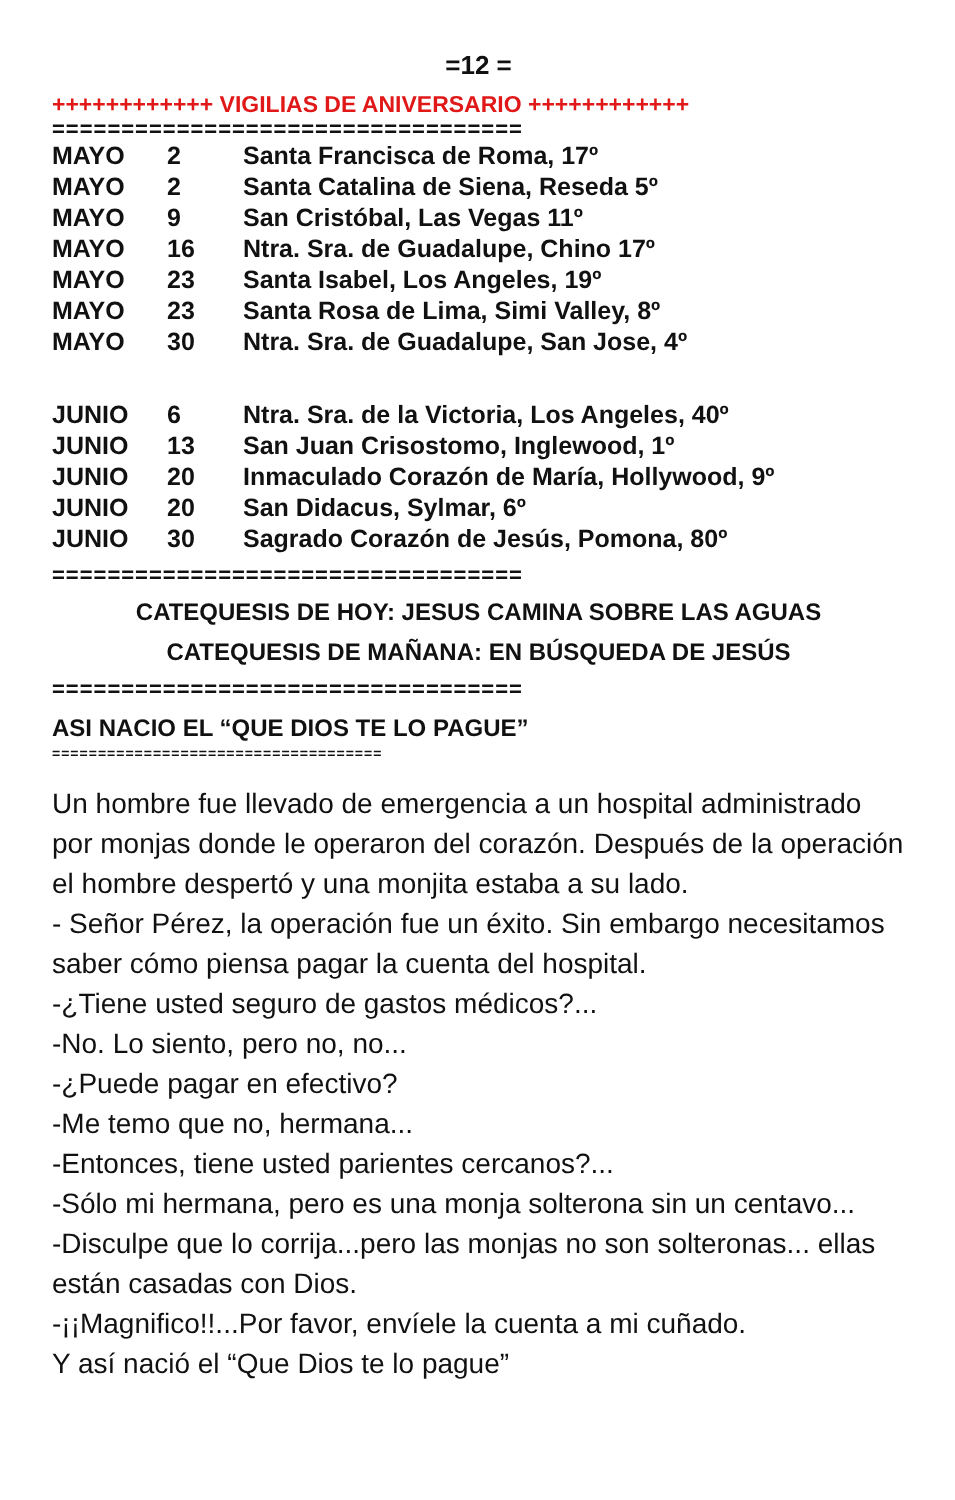=12 =
++++++++++++ VIGILIAS DE ANIVERSARIO ++++++++++++
==================================
| MAYO | 2 | Santa Francisca de Roma, 17º |
| MAYO | 2 | Santa Catalina de Siena, Reseda 5º |
| MAYO | 9 | San Cristóbal, Las Vegas 11º |
| MAYO | 16 | Ntra. Sra. de Guadalupe, Chino 17º |
| MAYO | 23 | Santa Isabel, Los Angeles, 19º |
| MAYO | 23 | Santa Rosa de Lima, Simi Valley, 8º |
| MAYO | 30 | Ntra. Sra. de Guadalupe, San Jose, 4º |
| JUNIO | 6 | Ntra. Sra. de la Victoria, Los Angeles, 40º |
| JUNIO | 13 | San Juan Crisostomo, Inglewood, 1º |
| JUNIO | 20 | Inmaculado Corazón de María, Hollywood, 9º |
| JUNIO | 20 | San Didacus, Sylmar, 6º |
| JUNIO | 30 | Sagrado Corazón de Jesús, Pomona, 80º |
==================================
CATEQUESIS DE HOY: JESUS CAMINA SOBRE LAS AGUAS
CATEQUESIS DE MAÑANA: EN BÚSQUEDA DE JESÚS
==================================
ASI NACIO EL “QUE DIOS TE LO PAGUE”
====================================
Un hombre fue llevado de emergencia a un hospital administrado por monjas donde le operaron del corazón. Después de la operación el hombre despertó y una monjita estaba a su lado.
- Señor Pérez, la operación fue un éxito. Sin embargo necesitamos saber cómo piensa pagar la cuenta del hospital.
-¿Tiene usted seguro de gastos médicos?...
-No. Lo siento, pero no, no...
-¿Puede pagar en efectivo?
-Me temo que no, hermana...
-Entonces, tiene usted parientes cercanos?...
-Sólo mi hermana, pero es una monja solterona sin un centavo...
-Disculpe que lo corrija...pero las monjas no son solteronas... ellas están casadas con Dios.
-¡¡Magnifico!!...Por favor, envíele la cuenta a mi cuñado.
Y así nació el “Que Dios te lo pague”